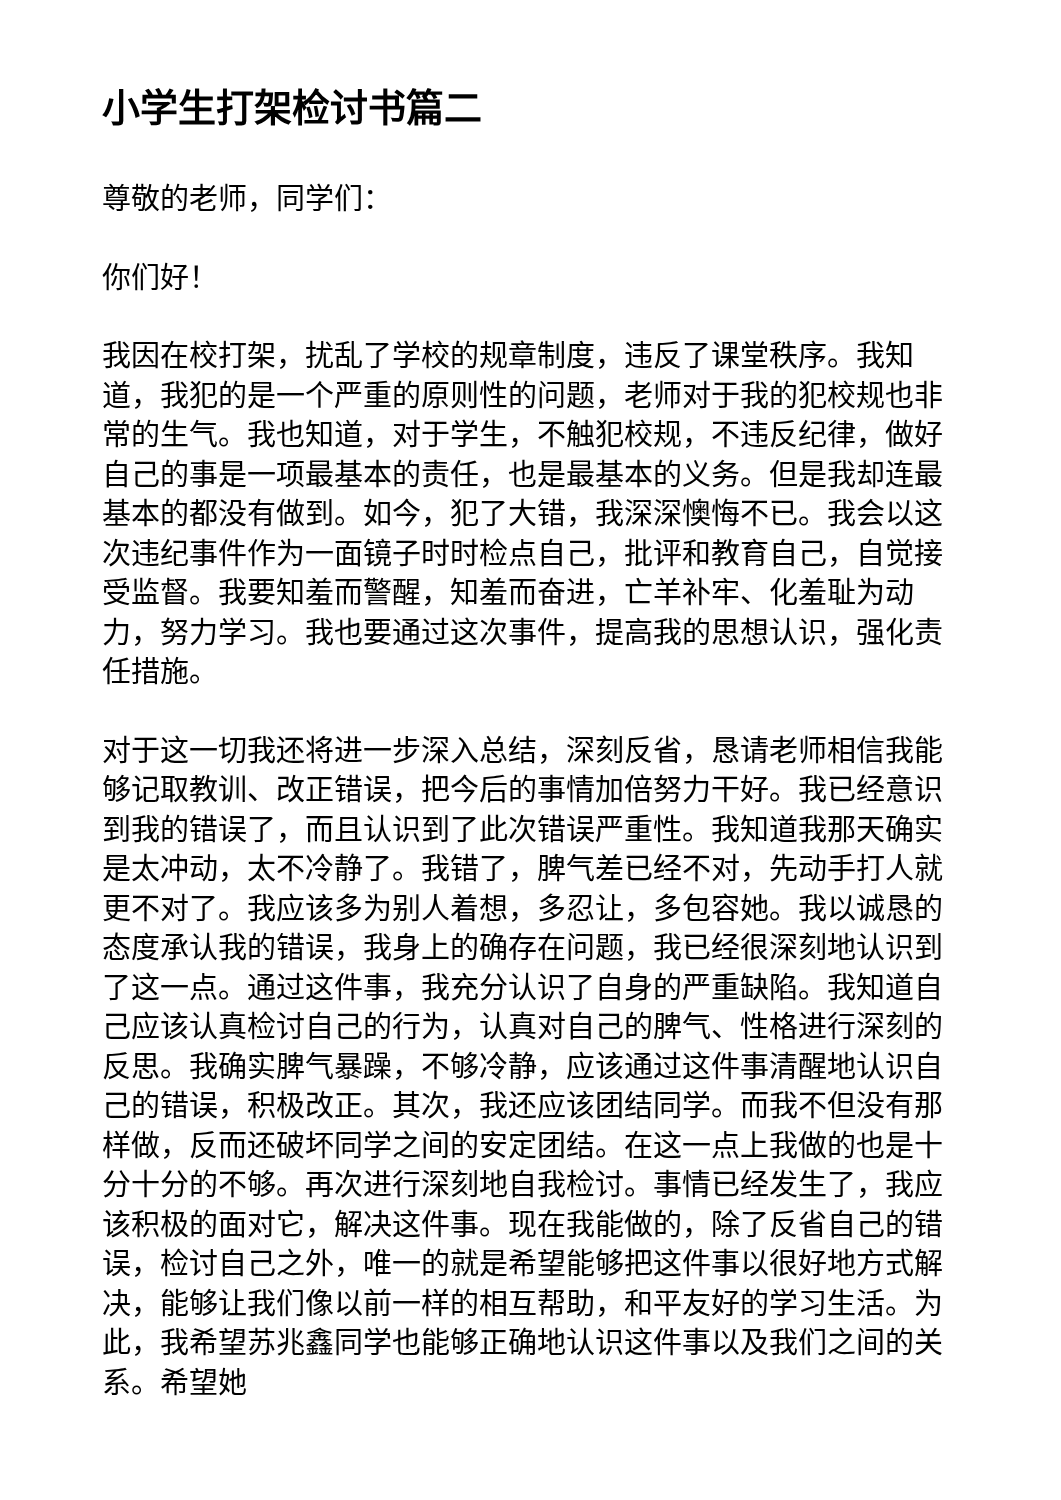小学生打架检讨书篇二
尊敬的老师，同学们：
你们好！
我因在校打架，扰乱了学校的规章制度，违反了课堂秩序。我知道，我犯的是一个严重的原则性的问题，老师对于我的犯校规也非常的生气。我也知道，对于学生，不触犯校规，不违反纪律，做好自己的事是一项最基本的责任，也是最基本的义务。但是我却连最基本的都没有做到。如今，犯了大错，我深深懊悔不已。我会以这次违纪事件作为一面镜子时时检点自己，批评和教育自己，自觉接受监督。我要知羞而警醒，知羞而奋进，亡羊补牢、化羞耻为动力，努力学习。我也要通过这次事件，提高我的思想认识，强化责任措施。
对于这一切我还将进一步深入总结，深刻反省，恳请老师相信我能够记取教训、改正错误，把今后的事情加倍努力干好。我已经意识到我的错误了，而且认识到了此次错误严重性。我知道我那天确实是太冲动，太不冷静了。我错了，脾气差已经不对，先动手打人就更不对了。我应该多为别人着想，多忍让，多包容她。我以诚恳的态度承认我的错误，我身上的确存在问题，我已经很深刻地认识到了这一点。通过这件事，我充分认识了自身的严重缺陷。我知道自己应该认真检讨自己的行为，认真对自己的脾气、性格进行深刻的反思。我确实脾气暴躁，不够冷静，应该通过这件事清醒地认识自己的错误，积极改正。其次，我还应该团结同学。而我不但没有那样做，反而还破坏同学之间的安定团结。在这一点上我做的也是十分十分的不够。再次进行深刻地自我检讨。事情已经发生了，我应该积极的面对它，解决这件事。现在我能做的，除了反省自己的错误，检讨自己之外，唯一的就是希望能够把这件事以很好地方式解决，能够让我们像以前一样的相互帮助，和平友好的学习生活。为此，我希望苏兆鑫同学也能够正确地认识这件事以及我们之间的关系。希望她